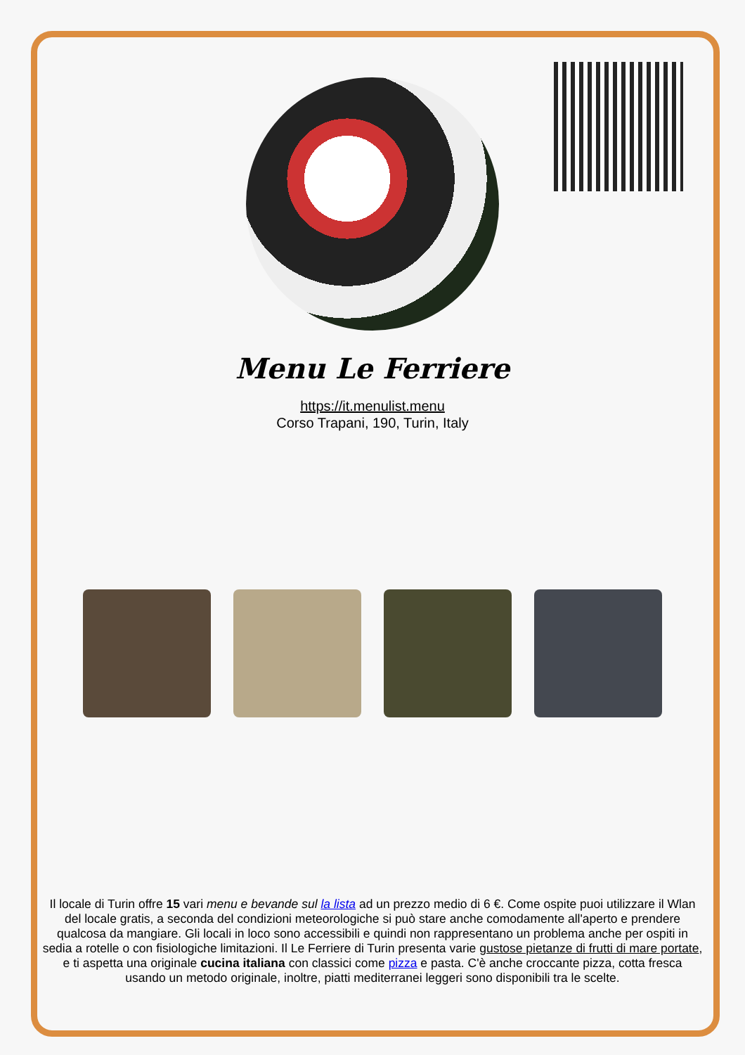Menu Le Ferriere
https://it.menulist.menu
Corso Trapani, 190, Turin, Italy
Il locale di Turin offre 15 vari menu e bevande sul la lista ad un prezzo medio di 6 €. Come ospite puoi utilizzare il Wlan del locale gratis, a seconda del condizioni meteorologiche si può stare anche comodamente all'aperto e prendere qualcosa da mangiare. Gli locali in loco sono accessibili e quindi non rappresentano un problema anche per ospiti in sedia a rotelle o con fisiologiche limitazioni. Il Le Ferriere di Turin presenta varie gustose pietanze di frutti di mare portate, e ti aspetta una originale cucina italiana con classici come pizza e pasta. C'è anche croccante pizza, cotta fresca usando un metodo originale, inoltre, piatti mediterranei leggeri sono disponibili tra le scelte.